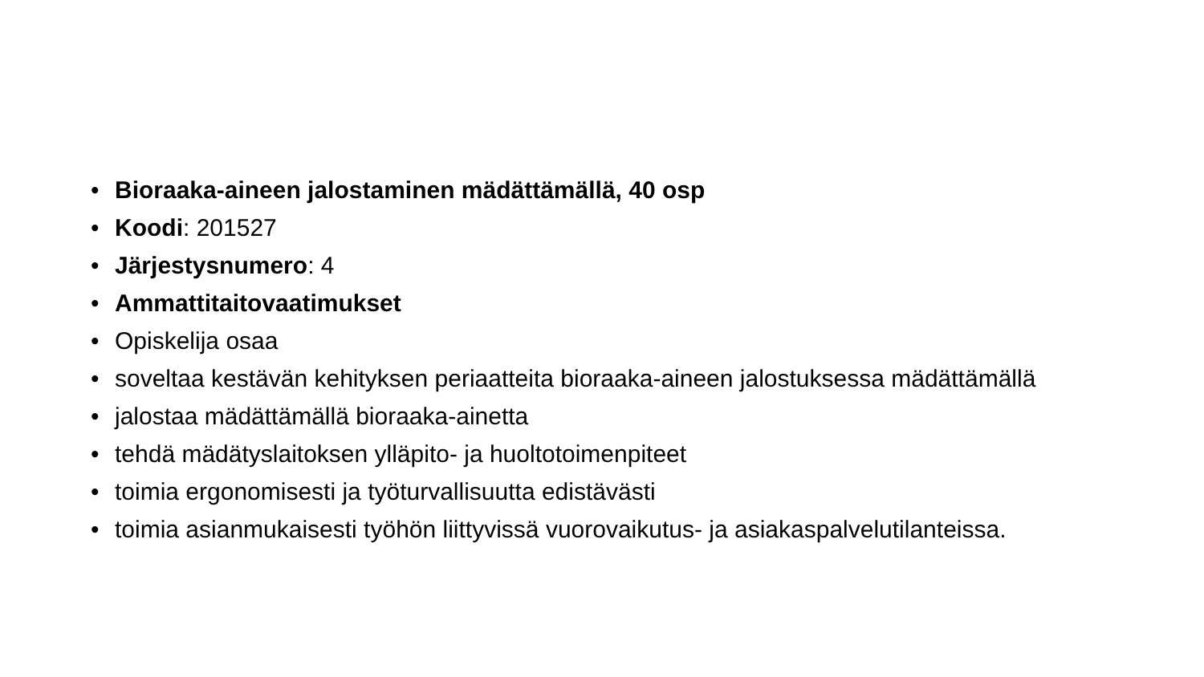• Bioraaka-aineen jalostaminen mädättämällä, 40 osp
• Koodi: 201527
• Järjestysnumero: 4
• Ammattitaitovaatimukset
• Opiskelija osaa
• soveltaa kestävän kehityksen periaatteita bioraaka-aineen jalostuksessa mädättämällä
• jalostaa mädättämällä bioraaka-ainetta
• tehdä mädätyslaitoksen ylläpito- ja huoltotoimenpiteet
• toimia ergonomisesti ja työturvallisuutta edistävästi
• toimia asianmukaisesti työhön liittyvissä vuorovaikutus- ja asiakaspalvelutilanteissa.